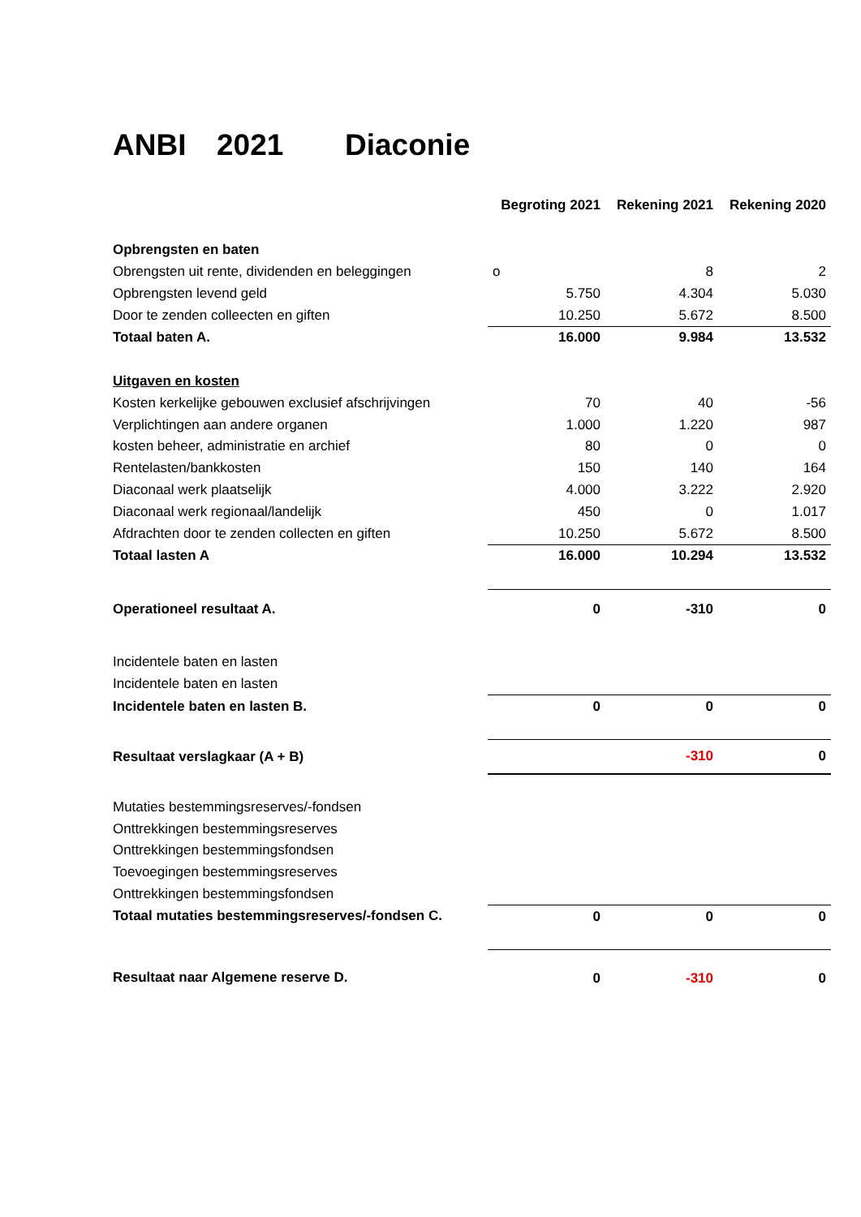ANBI 2021 Diaconie
| | Begroting 2021 | Rekening 2021 | Rekening 2020 |
| Opbrengsten en baten | | | |
| Obrengsten uit rente, dividenden en beleggingen | o | 8 | 2 |
| Opbrengsten levend geld | 5.750 | 4.304 | 5.030 |
| Door te zenden colleecten en giften | 10.250 | 5.672 | 8.500 |
| Totaal baten A. | 16.000 | 9.984 | 13.532 |
| Uitgaven en kosten | | | |
| Kosten kerkelijke gebouwen exclusief afschrijvingen | 70 | 40 | -56 |
| Verplichtingen aan andere organen | 1.000 | 1.220 | 987 |
| kosten beheer, administratie en archief | 80 | 0 | 0 |
| Rentelasten/bankkosten | 150 | 140 | 164 |
| Diaconaal werk plaatselijk | 4.000 | 3.222 | 2.920 |
| Diaconaal werk regionaal/landelijk | 450 | 0 | 1.017 |
| Afdrachten door te zenden collecten en giften | 10.250 | 5.672 | 8.500 |
| Totaal lasten A | 16.000 | 10.294 | 13.532 |
| Operationeel resultaat A. | 0 | -310 | 0 |
| Incidentele baten en lasten | | | |
| Incidentele baten en lasten | | | |
| Incidentele baten en lasten B. | 0 | 0 | 0 |
| Resultaat verslagkaar (A + B) | | -310 | 0 |
| Mutaties bestemmingsreserves/-fondsen | | | |
| Onttrekkingen bestemmingsreserves | | | |
| Onttrekkingen bestemmingsfondsen | | | |
| Toevoegingen bestemmingsreserves | | | |
| Onttrekkingen bestemmingsfondsen | | | |
| Totaal mutaties bestemmingsreserves/-fondsen C. | 0 | 0 | 0 |
| Resultaat naar Algemene reserve D. | 0 | -310 | 0 |